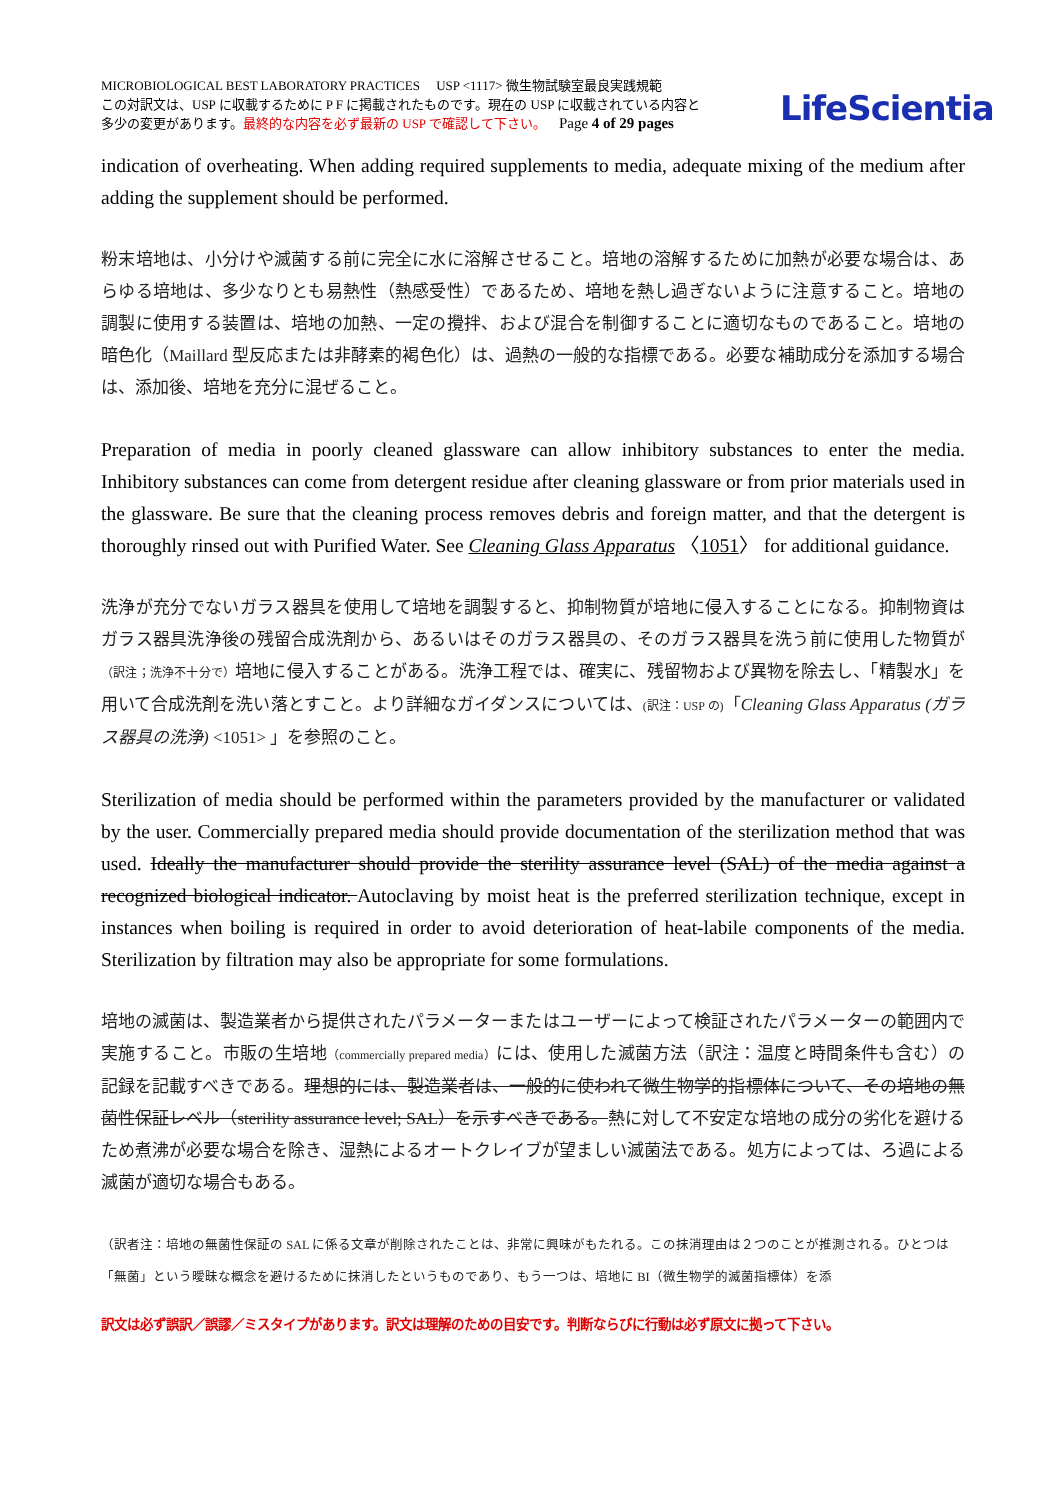MICROBIOLOGICAL BEST LABORATORY PRACTICES USP <1117> 微生物試験室最良実践規範
この対訳文は、USP に収載するために P F に掲載されたものです。現在の USP に収載されている内容と
多少の変更があります。最終的な内容を必ず最新の USP で確認して下さい。 Page 4 of 29 pages
LifeScientia
indication of overheating. When adding required supplements to media, adequate mixing of the medium after adding the supplement should be performed.
粉末培地は、小分けや滅菌する前に完全に水に溶解させること。培地の溶解するために加熱が必要な場合は、あらゆる培地は、多少なりとも易熱性（熱感受性）であるため、培地を熱し過ぎないように注意すること。培地の調製に使用する装置は、培地の加熱、一定の攪拌、および混合を制御することに適切なものであること。培地の暗色化（Maillard 型反応または非酵素的褐色化）は、過熱の一般的な指標である。必要な補助成分を添加する場合は、添加後、培地を充分に混ぜること。
Preparation of media in poorly cleaned glassware can allow inhibitory substances to enter the media. Inhibitory substances can come from detergent residue after cleaning glassware or from prior materials used in the glassware. Be sure that the cleaning process removes debris and foreign matter, and that the detergent is thoroughly rinsed out with Purified Water. See Cleaning Glass Apparatus 〈1051〉 for additional guidance.
洗浄が充分でないガラス器具を使用して培地を調製すると、抑制物質が培地に侵入することになる。抑制物資はガラス器具洗浄後の残留合成洗剤から、あるいはそのガラス器具の、そのガラス器具を洗う前に使用した物質が（訳注；洗浄不十分で）培地に侵入することがある。洗浄工程では、確実に、残留物および異物を除去し、「精製水」を用いて合成洗剤を洗い落とすこと。より詳細なガイダンスについては、(訳注：USP の)「Cleaning Glass Apparatus (ガラス器具の洗浄) <1051> 」を参照のこと。
Sterilization of media should be performed within the parameters provided by the manufacturer or validated by the user. Commercially prepared media should provide documentation of the sterilization method that was used. Ideally the manufacturer should provide the sterility assurance level (SAL) of the media against a recognized biological indicator. Autoclaving by moist heat is the preferred sterilization technique, except in instances when boiling is required in order to avoid deterioration of heat-labile components of the media. Sterilization by filtration may also be appropriate for some formulations.
培地の滅菌は、製造業者から提供されたパラメーターまたはユーザーによって検証されたパラメーターの範囲内で実施すること。市販の生培地（commercially prepared media）には、使用した滅菌方法（訳注：温度と時間条件も含む）の記録を記載すべきである。理想的には、製造業者は、一般的に使われて微生物学的指標体について、その培地の無菌性保証レベル（sterility assurance level; SAL）を示すべきである。熱に対して不安定な培地の成分の劣化を避けるため煮沸が必要な場合を除き、湿熱によるオートクレイブが望ましい滅菌法である。処方によっては、ろ過による滅菌が適切な場合もある。
（訳者注：培地の無菌性保証の SAL に係る文章が削除されたことは、非常に興味がもたれる。この抹消理由は２つのことが推測される。ひとつは「無菌」という曖昧な概念を避けるために抹消したというものであり、もう一つは、培地に BI（微生物学的滅菌指標体）を添
訳文は必ず誤訳／誤謬／ミスタイプがあります。訳文は理解のための目安です。判断ならびに行動は必ず原文に拠って下さい。